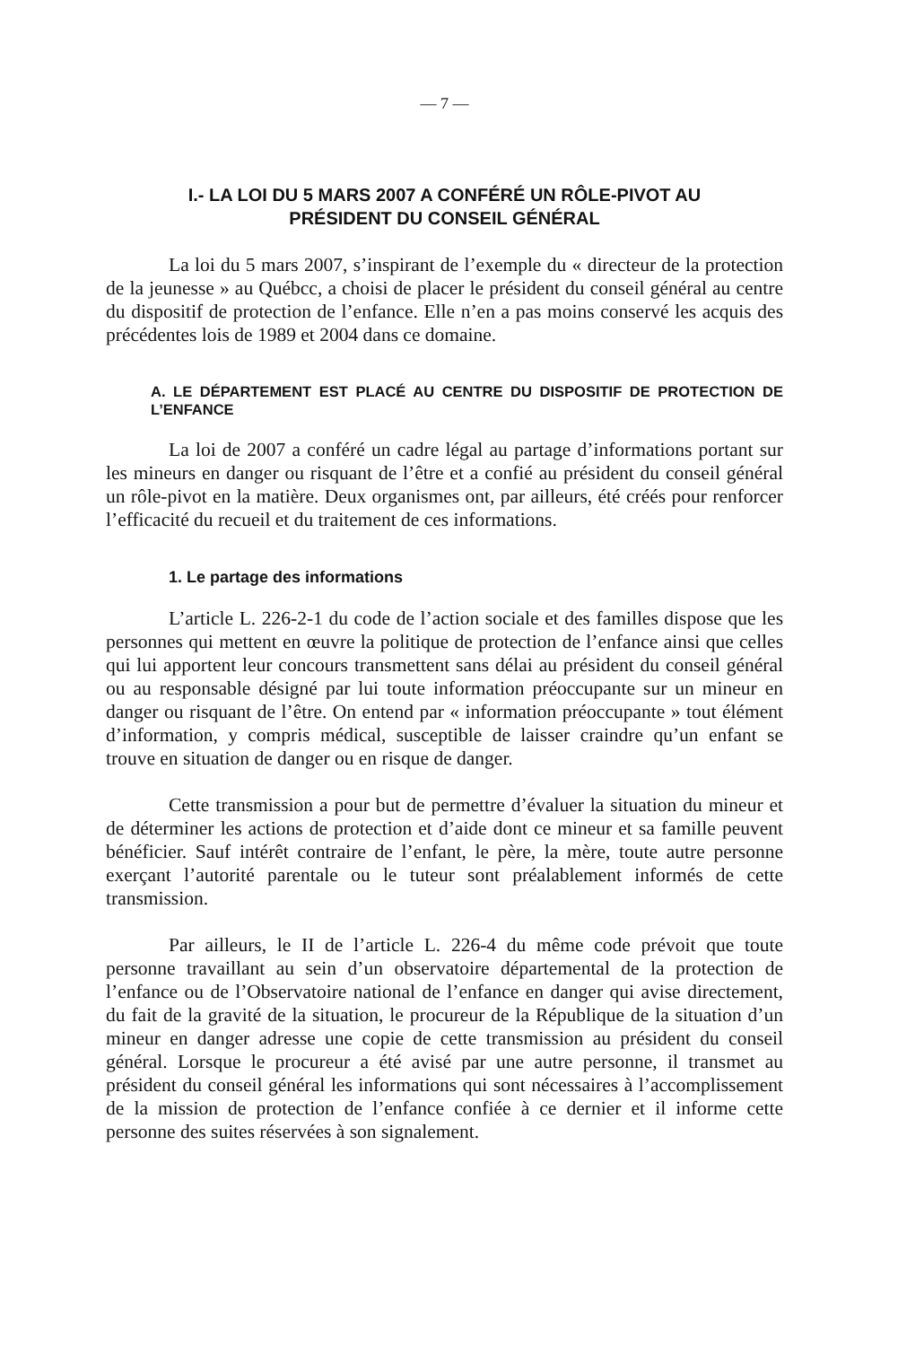— 7 —
I.- LA LOI DU 5 MARS 2007 A CONFÉRÉ UN RÔLE-PIVOT AU
PRÉSIDENT DU CONSEIL GÉNÉRAL
La loi du 5 mars 2007, s’inspirant de l’exemple du « directeur de la protection de la jeunesse » au Québcc, a choisi de placer le président du conseil général au centre du dispositif de protection de l’enfance. Elle n’en a pas moins conservé les acquis des précédentes lois de 1989 et 2004 dans ce domaine.
A. LE DÉPARTEMENT EST PLACÉ AU CENTRE DU DISPOSITIF DE PROTECTION DE L’ENFANCE
La loi de 2007 a conféré un cadre légal au partage d’informations portant sur les mineurs en danger ou risquant de l’être et a confié au président du conseil général un rôle-pivot en la matière. Deux organismes ont, par ailleurs, été créés pour renforcer l’efficacité du recueil et du traitement de ces informations.
1. Le partage des informations
L’article L. 226-2-1 du code de l’action sociale et des familles dispose que les personnes qui mettent en œuvre la politique de protection de l’enfance ainsi que celles qui lui apportent leur concours transmettent sans délai au président du conseil général ou au responsable désigné par lui toute information préoccupante sur un mineur en danger ou risquant de l’être. On entend par « information préoccupante » tout élément d’information, y compris médical, susceptible de laisser craindre qu’un enfant se trouve en situation de danger ou en risque de danger.
Cette transmission a pour but de permettre d’évaluer la situation du mineur et de déterminer les actions de protection et d’aide dont ce mineur et sa famille peuvent bénéficier. Sauf intérêt contraire de l’enfant, le père, la mère, toute autre personne exerçant l’autorité parentale ou le tuteur sont préalablement informés de cette transmission.
Par ailleurs, le II de l’article L. 226-4 du même code prévoit que toute personne travaillant au sein d’un observatoire départemental de la protection de l’enfance ou de l’Observatoire national de l’enfance en danger qui avise directement, du fait de la gravité de la situation, le procureur de la République de la situation d’un mineur en danger adresse une copie de cette transmission au président du conseil général. Lorsque le procureur a été avisé par une autre personne, il transmet au président du conseil général les informations qui sont nécessaires à l’accomplissement de la mission de protection de l’enfance confiée à ce dernier et il informe cette personne des suites réservées à son signalement.